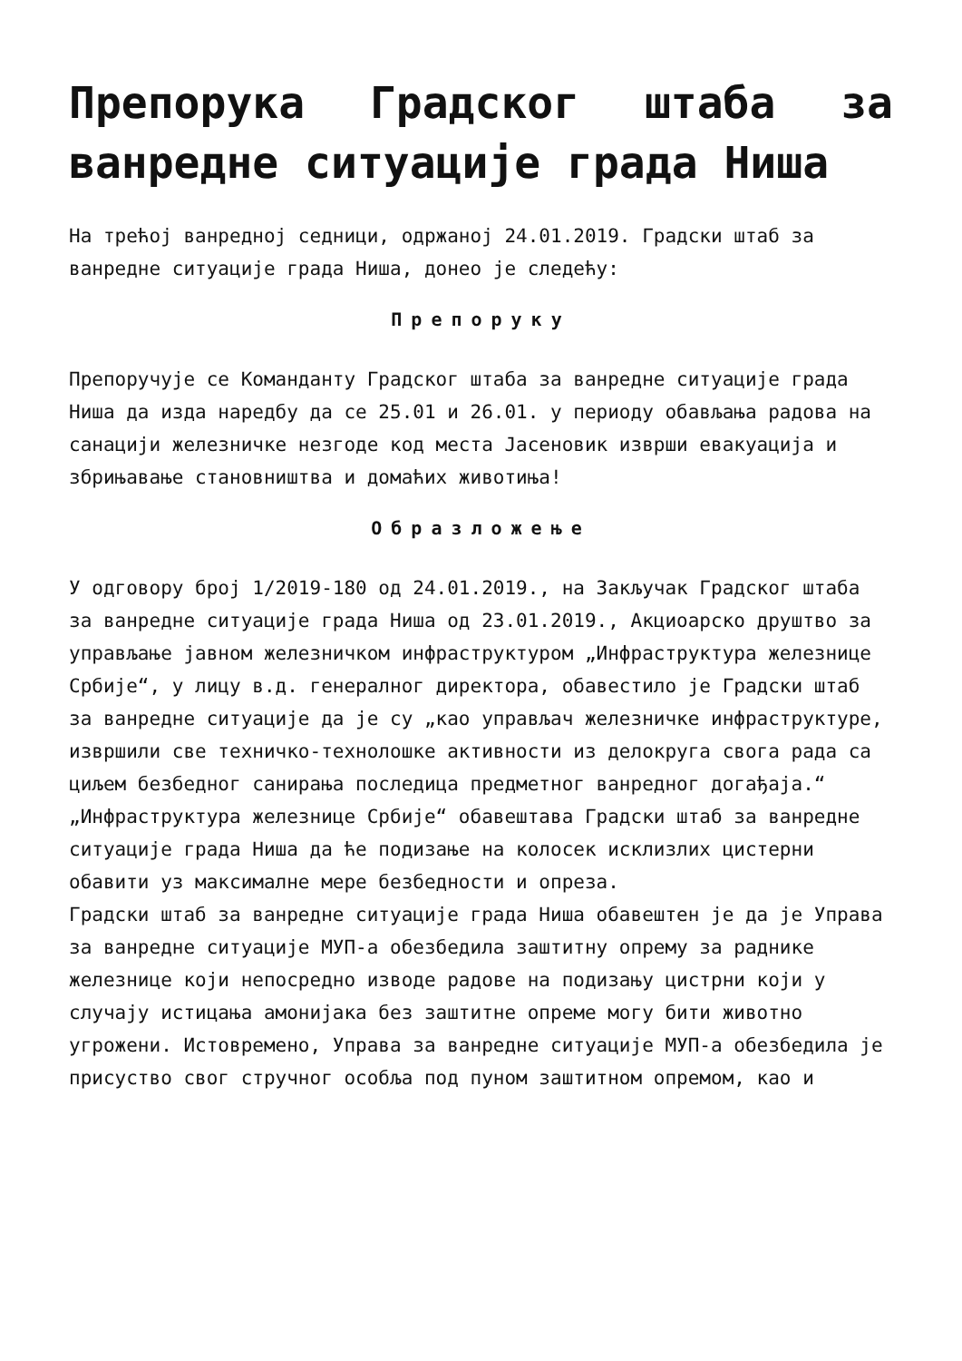Препорука Градског штаба за ванредне ситуације града Ниша
На трећој ванредној седници, одржаној 24.01.2019. Градски штаб за ванредне ситуације града Ниша, донео је следећу:
Препоруку
Препоручује се Команданту Градског штаба за ванредне ситуације града Ниша да изда наредбу да се 25.01 и 26.01. у периоду обављања радова на санацији железничке незгоде код места Јасеновик изврши евакуација и збрињавање становништва и домаћих животиња!
Образложење
У одговору број 1/2019-180 од 24.01.2019., на Закључак Градског штаба за ванредне ситуације града Ниша од 23.01.2019., Акциоарско друштво за управљање јавном железничком инфраструктуром „Инфраструктура железнице Србије“, у лицу в.д. генералног директора, обавестило је Градски штаб за ванредне ситуације да је су „као управљач железничке инфраструктуре, извршили све техничко-технолошке активности из делокруга свога рада са циљем безбедног санирања последица предметног ванредног догађаја.“
„Инфраструктура железнице Србије“ обавештава Градски штаб за ванредне ситуације града Ниша да ће подизање на колосек исклизлих цистерни обавити уз максималне мере безбедности и опреза.
Градски штаб за ванредне ситуације града Ниша обавештен је да је Управа за ванредне ситуације МУП-а обезбедила заштитну опрему за раднике железнице који непосредно изводе радове на подизању цистрни који у случају истицања амонијака без заштитне опреме могу бити животно угрожени. Истовремено, Управа за ванредне ситуације МУП-а обезбедила је присуство свог стручног особља под пуном заштитном опремом, као и